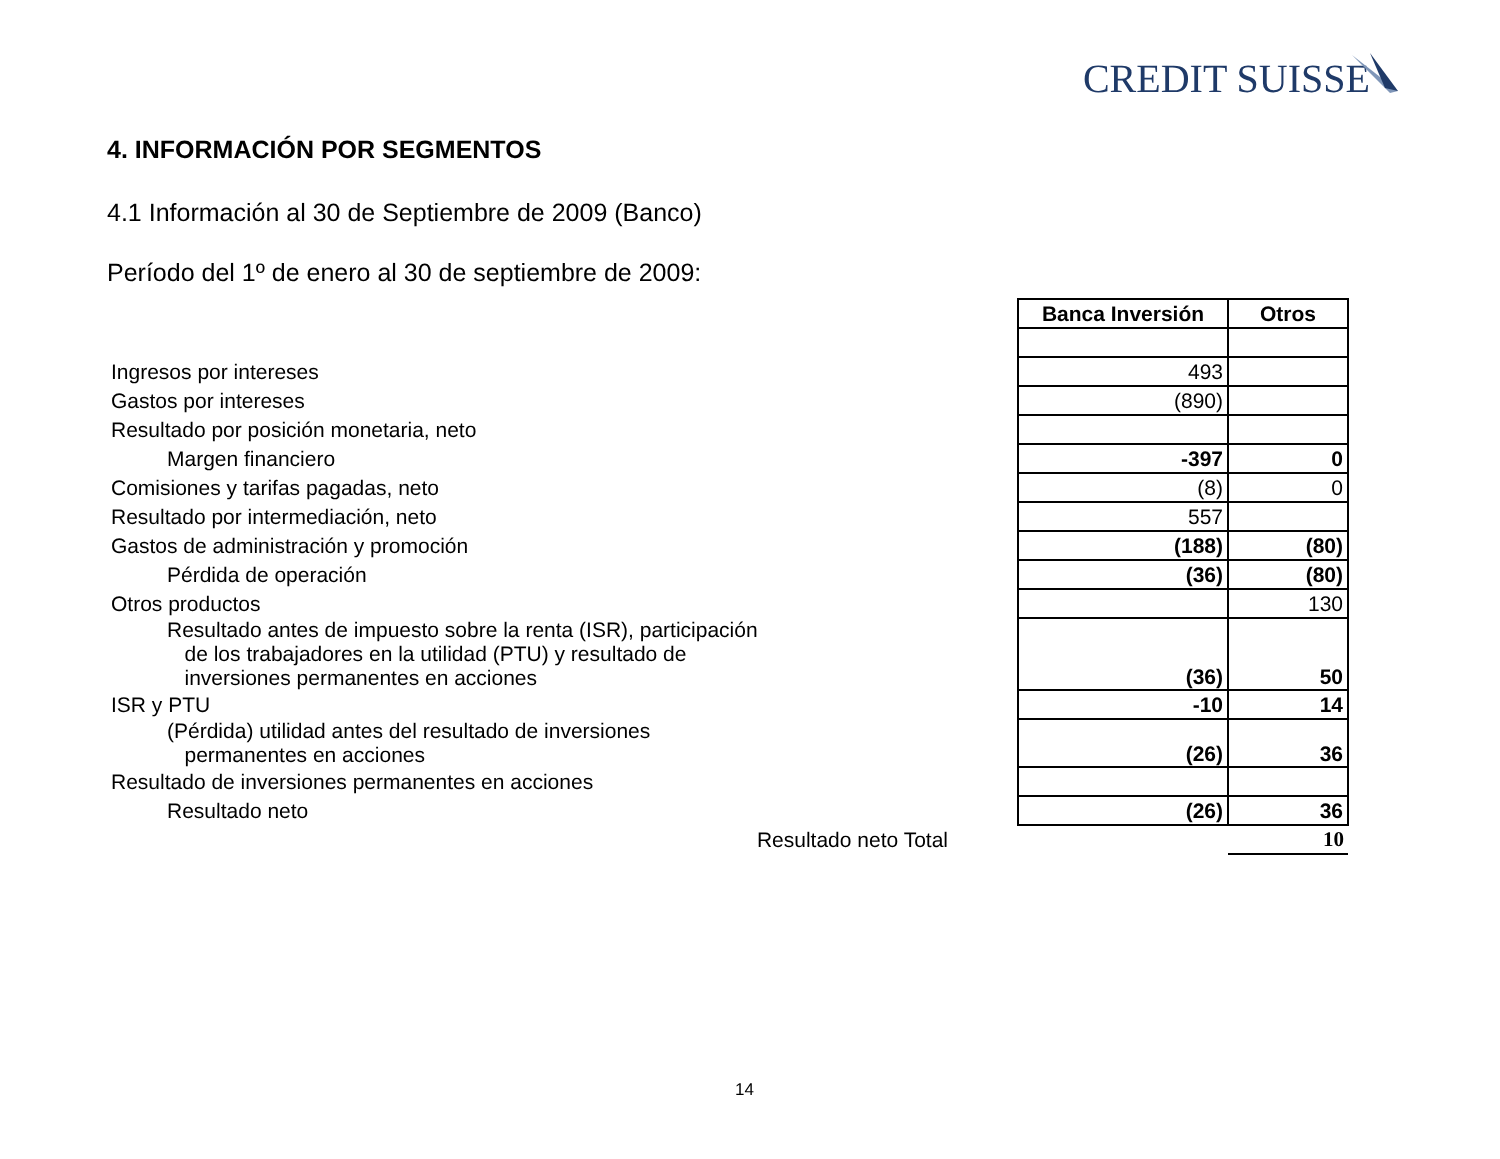CREDIT SUISSE
4. INFORMACIÓN POR SEGMENTOS
4.1 Información al 30 de Septiembre de 2009 (Banco)
Período del 1º de enero al 30 de septiembre de 2009:
| | Banca Inversión | Otros |
| Ingresos por intereses | 493 | |
| Gastos por intereses | (890) | |
| Resultado por posición monetaria, neto | | |
| Margen financiero | -397 | 0 |
| Comisiones y tarifas pagadas, neto | (8) | 0 |
| Resultado por intermediación, neto | 557 | |
| Gastos de administración y promoción | (188) | (80) |
| Pérdida de operación | (36) | (80) |
| Otros productos | | 130 |
| Resultado antes de impuesto sobre la renta (ISR), participación de los trabajadores en la utilidad (PTU) y resultado de inversiones permanentes en acciones | (36) | 50 |
| ISR y PTU | -10 | 14 |
| (Pérdida) utilidad antes del resultado de inversiones permanentes en acciones | (26) | 36 |
| Resultado de inversiones permanentes en acciones | | |
| Resultado neto | (26) | 36 |
| Resultado neto Total | | 10 |
14